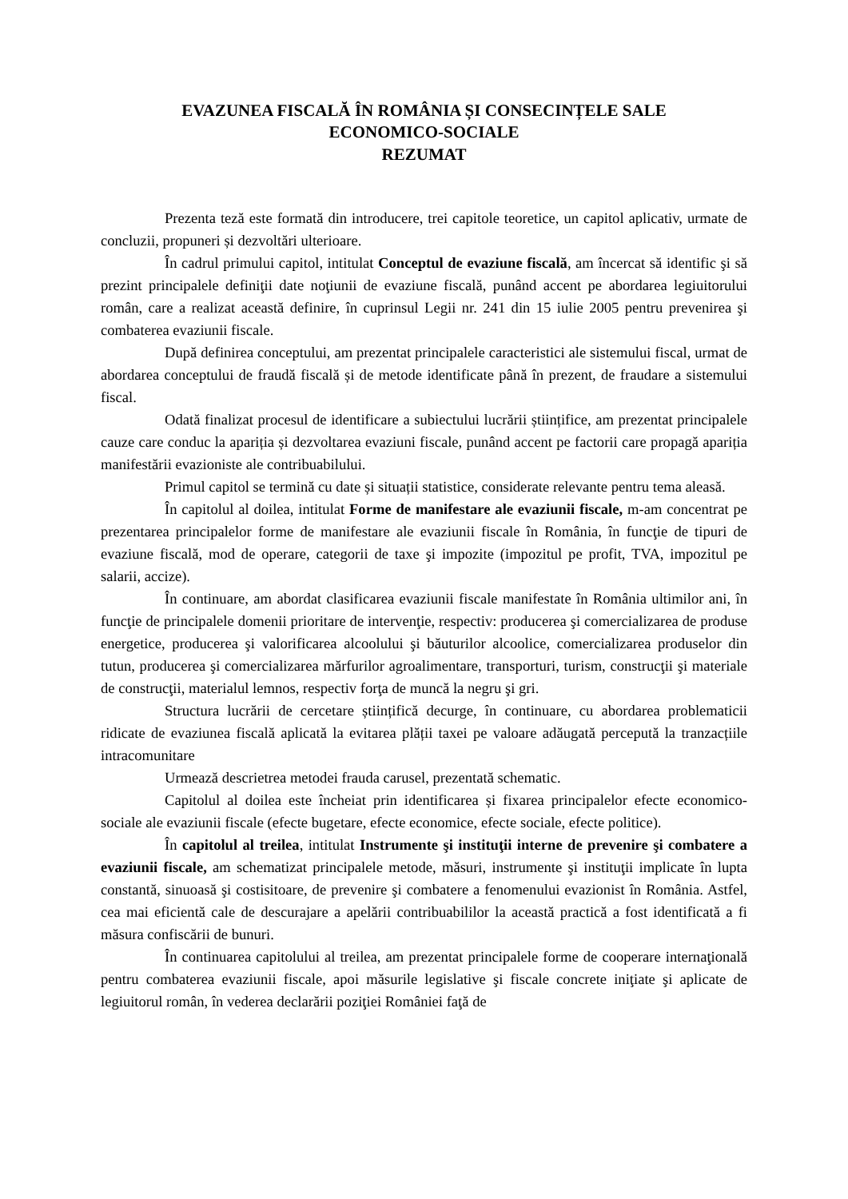EVAZUNEA FISCALĂ ÎN ROMÂNIA ȘI CONSECINȚELE SALE
ECONOMICO-SOCIALE
REZUMAT
Prezenta teză este formată din introducere, trei capitole teoretice, un capitol aplicativ, urmate de concluzii, propuneri și dezvoltări ulterioare.
În cadrul primului capitol, intitulat Conceptul de evaziune fiscală, am încercat să identific şi să prezint principalele definiţii date noţiunii de evaziune fiscală, punând accent pe abordarea legiuitorului român, care a realizat această definire, în cuprinsul Legii nr. 241 din 15 iulie 2005 pentru prevenirea şi combaterea evaziunii fiscale.
După definirea conceptului, am prezentat principalele caracteristici ale sistemului fiscal, urmat de abordarea conceptului de fraudă fiscală și de metode identificate până în prezent, de fraudare a sistemului fiscal.
Odată finalizat procesul de identificare a subiectului lucrării științifice, am prezentat principalele cauze care conduc la apariția și dezvoltarea evaziuni fiscale, punând accent pe factorii care propagă apariția manifestării evazioniste ale contribuabilului.
Primul capitol se termină cu date și situații statistice, considerate relevante pentru tema aleasă.
În capitolul al doilea, intitulat Forme de manifestare ale evaziunii fiscale, m-am concentrat pe prezentarea principalelor forme de manifestare ale evaziunii fiscale în România, în funcţie de tipuri de evaziune fiscală, mod de operare, categorii de taxe şi impozite (impozitul pe profit, TVA, impozitul pe salarii, accize).
În continuare, am abordat clasificarea evaziunii fiscale manifestate în România ultimilor ani, în funcţie de principalele domenii prioritare de intervenţie, respectiv: producerea şi comercializarea de produse energetice, producerea şi valorificarea alcoolului şi băuturilor alcoolice, comercializarea produselor din tutun, producerea şi comercializarea mărfurilor agroalimentare, transporturi, turism, construcţii şi materiale de construcţii, materialul lemnos, respectiv forţa de muncă la negru şi gri.
Structura lucrării de cercetare științifică decurge, în continuare, cu abordarea problematicii ridicate de evaziunea fiscală aplicată la evitarea plății taxei pe valoare adăugată percepută la tranzacțiile intracomunitare
Urmează descrietrea metodei frauda carusel, prezentată schematic.
Capitolul al doilea este încheiat prin identificarea și fixarea principalelor efecte economico- sociale ale evaziunii fiscale (efecte bugetare, efecte economice, efecte sociale, efecte politice).
În capitolul al treilea, intitulat Instrumente şi instituţii interne de prevenire şi combatere a evaziunii fiscale, am schematizat principalele metode, măsuri, instrumente şi instituţii implicate în lupta constantă, sinuoasă şi costisitoare, de prevenire şi combatere a fenomenului evazionist în România. Astfel, cea mai eficientă cale de descurajare a apelării contribuabililor la această practică a fost identificată a fi măsura confiscării de bunuri.
În continuarea capitolului al treilea, am prezentat principalele forme de cooperare internaţională pentru combaterea evaziunii fiscale, apoi măsurile legislative şi fiscale concrete iniţiate şi aplicate de legiuitorul român, în vederea declarării poziţiei României faţă de